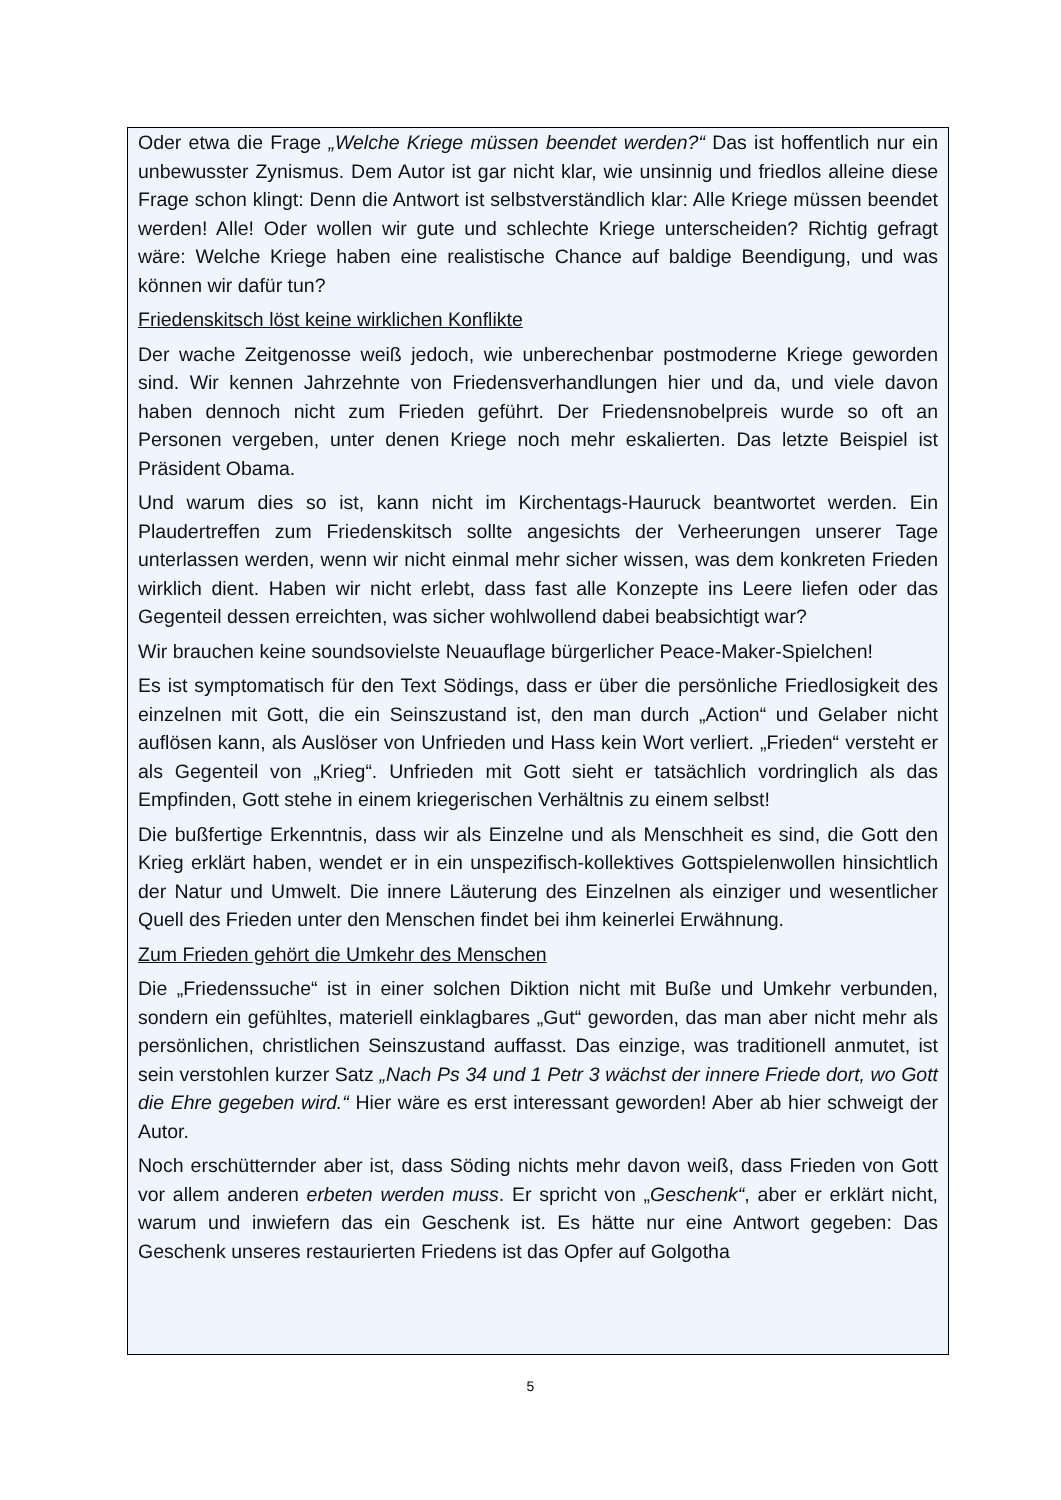Oder etwa die Frage „Welche Kriege müssen beendet werden?“ Das ist hoffentlich nur ein unbewusster Zynismus. Dem Autor ist gar nicht klar, wie unsinnig und friedlos alleine diese Frage schon klingt: Denn die Antwort ist selbstverständlich klar: Alle Kriege müssen beendet werden! Alle! Oder wollen wir gute und schlechte Kriege unterscheiden? Richtig gefragt wäre: Welche Kriege haben eine realistische Chance auf baldige Beendigung, und was können wir dafür tun?
Friedenskitsch löst keine wirklichen Konflikte
Der wache Zeitgenosse weiß jedoch, wie unberechenbar postmoderne Kriege geworden sind. Wir kennen Jahrzehnte von Friedensverhandlungen hier und da, und viele davon haben dennoch nicht zum Frieden geführt. Der Friedensnobelpreis wurde so oft an Personen vergeben, unter denen Kriege noch mehr eskalierten. Das letzte Beispiel ist Präsident Obama.
Und warum dies so ist, kann nicht im Kirchentags-Hauruck beantwortet werden. Ein Plaudertreffen zum Friedenskitsch sollte angesichts der Verheerungen unserer Tage unterlassen werden, wenn wir nicht einmal mehr sicher wissen, was dem konkreten Frieden wirklich dient. Haben wir nicht erlebt, dass fast alle Konzepte ins Leere liefen oder das Gegenteil dessen erreichten, was sicher wohlwollend dabei beabsichtigt war?
Wir brauchen keine soundsovielste Neuauflage bürgerlicher Peace-Maker-Spielchen!
Es ist symptomatisch für den Text Södings, dass er über die persönliche Friedlosigkeit des einzelnen mit Gott, die ein Seinszustand ist, den man durch „Action“ und Gelaber nicht auflösen kann, als Auslöser von Unfrieden und Hass kein Wort verliert. „Frieden“ versteht er als Gegenteil von „Krieg“. Unfrieden mit Gott sieht er tatsächlich vordringlich als das Empfinden, Gott stehe in einem kriegerischen Verhältnis zu einem selbst!
Die bußfertige Erkenntnis, dass wir als Einzelne und als Menschheit es sind, die Gott den Krieg erklärt haben, wendet er in ein unspezifisch-kollektives Gottspielenwollen hinsichtlich der Natur und Umwelt. Die innere Läuterung des Einzelnen als einziger und wesentlicher Quell des Frieden unter den Menschen findet bei ihm keinerlei Erwähnung.
Zum Frieden gehört die Umkehr des Menschen
Die „Friedenssuche“ ist in einer solchen Diktion nicht mit Buße und Umkehr verbunden, sondern ein gefühltes, materiell einklagbares „Gut“ geworden, das man aber nicht mehr als persönlichen, christlichen Seinszustand auffasst. Das einzige, was traditionell anmutet, ist sein verstohlen kurzer Satz „Nach Ps 34 und 1 Petr 3 wächst der innere Friede dort, wo Gott die Ehre gegeben wird.“ Hier wäre es erst interessant geworden! Aber ab hier schweigt der Autor.
Noch erschütternder aber ist, dass Söding nichts mehr davon weiß, dass Frieden von Gott vor allem anderen erbeten werden muss. Er spricht von „Geschenk“, aber er erklärt nicht, warum und inwiefern das ein Geschenk ist. Es hätte nur eine Antwort gegeben: Das Geschenk unseres restaurierten Friedens ist das Opfer auf Golgotha
5